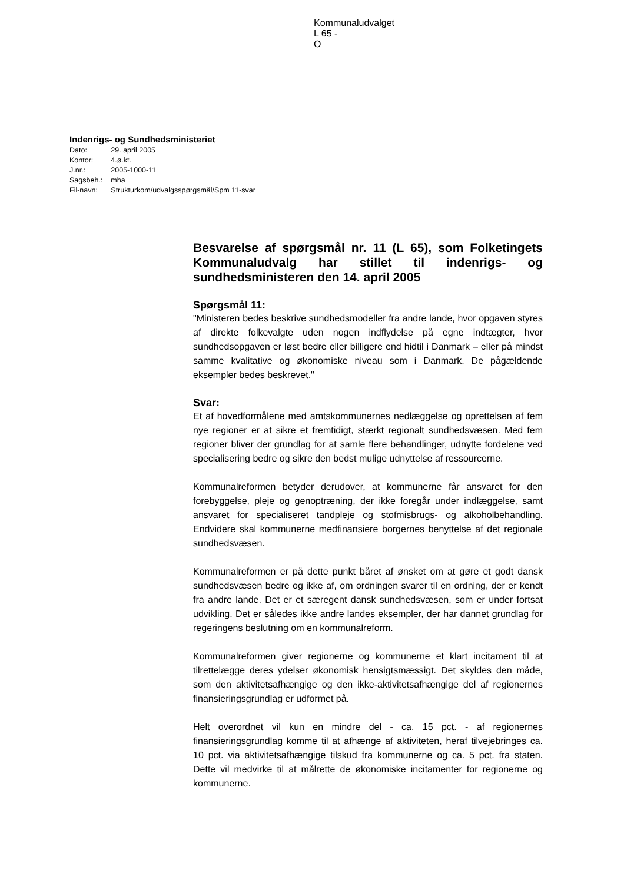Kommunaludvalget
L 65 -
O
Indenrigs- og Sundhedsministeriet
| Dato: | 29. april 2005 |
| Kontor: | 4.ø.kt. |
| J.nr.: | 2005-1000-11 |
| Sagsbeh.: | mha |
| Fil-navn: | Strukturkom/udvalgsspørgsmål/Spm 11-svar |
Besvarelse af spørgsmål nr. 11 (L 65), som Folketingets Kommunaludvalg har stillet til indenrigs- og sundhedsministeren den 14. april 2005
Spørgsmål 11:
"Ministeren bedes beskrive sundhedsmodeller fra andre lande, hvor opgaven styres af direkte folkevalgte uden nogen indflydelse på egne indtægter, hvor sundhedsopgaven er løst bedre eller billigere end hidtil i Danmark – eller på mindst samme kvalitative og økonomiske niveau som i Danmark. De pågældende eksempler bedes beskrevet."
Svar:
Et af hovedformålene med amtskommunernes nedlæggelse og oprettelsen af fem nye regioner er at sikre et fremtidigt, stærkt regionalt sundhedsvæsen. Med fem regioner bliver der grundlag for at samle flere behandlinger, udnytte fordelene ved specialisering bedre og sikre den bedst mulige udnyttelse af ressourcerne.
Kommunalreformen betyder derudover, at kommunerne får ansvaret for den forebyggelse, pleje og genoptræning, der ikke foregår under indlæggelse, samt ansvaret for specialiseret tandpleje og stofmisbrugs- og alkoholbehandling. Endvidere skal kommunerne medfinansiere borgernes benyttelse af det regionale sundhedsvæsen.
Kommunalreformen er på dette punkt båret af ønsket om at gøre et godt dansk sundhedsvæsen bedre og ikke af, om ordningen svarer til en ordning, der er kendt fra andre lande. Det er et særegent dansk sundhedsvæsen, som er under fortsat udvikling. Det er således ikke andre landes eksempler, der har dannet grundlag for regeringens beslutning om en kommunalreform.
Kommunalreformen giver regionerne og kommunerne et klart incitament til at tilrettelægge deres ydelser økonomisk hensigtsmæssigt. Det skyldes den måde, som den aktivitetsafhængige og den ikke-aktivitetsafhængige del af regionernes finansieringsgrundlag er udformet på.
Helt overordnet vil kun en mindre del - ca. 15 pct. - af regionernes finansieringsgrundlag komme til at afhænge af aktiviteten, heraf tilvejebringes ca. 10 pct. via aktivitetsafhængige tilskud fra kommunerne og ca. 5 pct. fra staten. Dette vil medvirke til at målrette de økonomiske incitamenter for regionerne og kommunerne.